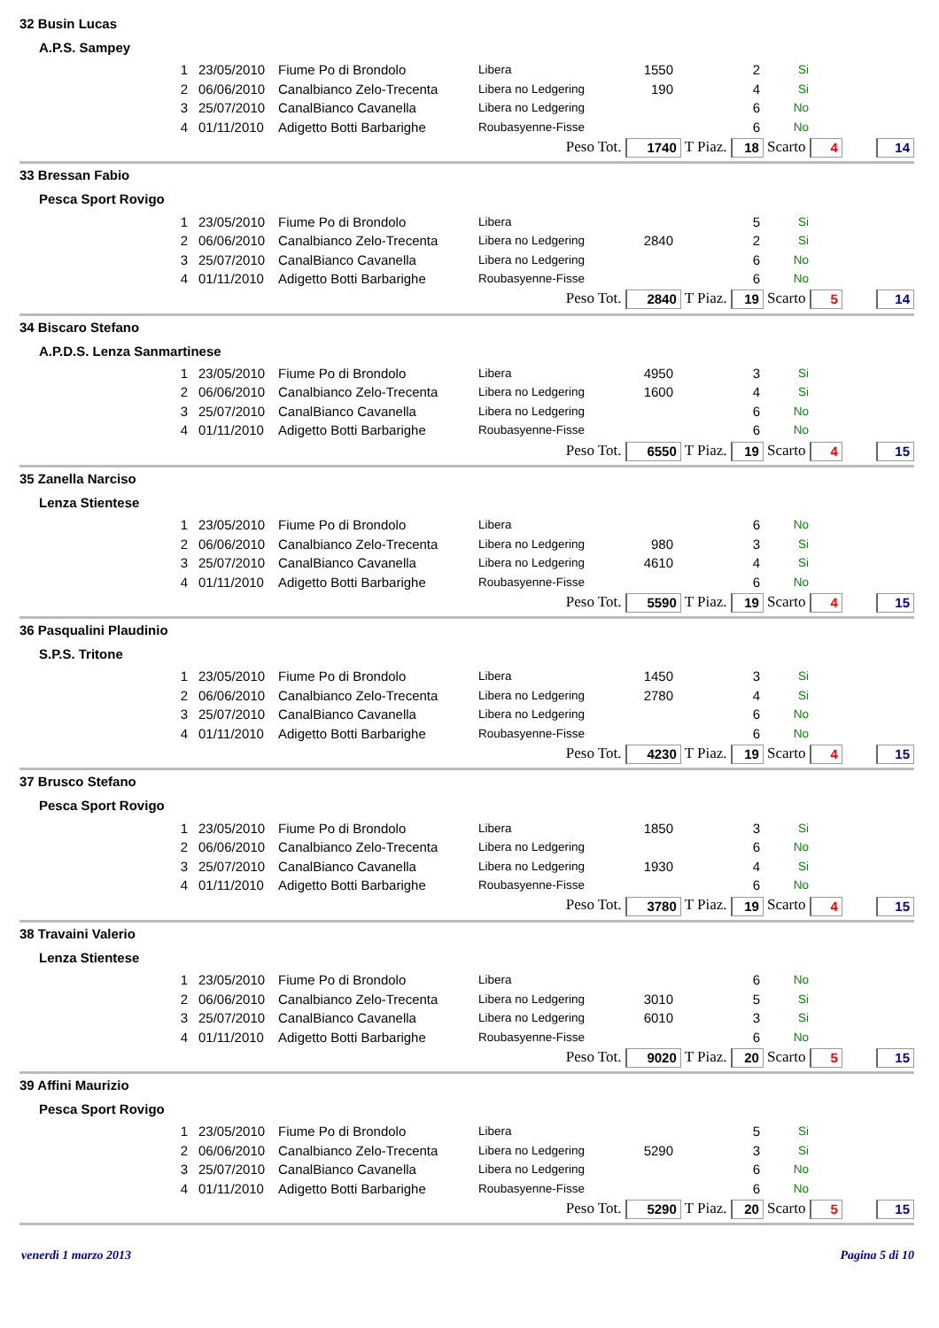32 Busin Lucas
A.P.S. Sampey
| 1 | 23/05/2010 | Fiume Po di Brondolo | Libera | 1550 | 2 | Si |
| 2 | 06/06/2010 | Canalbianco Zelo-Trecenta | Libera no Ledgering | 190 | 4 | Si |
| 3 | 25/07/2010 | CanalBianco Cavanella | Libera no Ledgering | | 6 | No |
| 4 | 01/11/2010 | Adigetto Botti Barbarighe | Roubasyenne-Fisse | | 6 | No |
Peso Tot. 1740 T Piaz. 18 Scarto 4 14
33 Bressan Fabio
Pesca Sport Rovigo
| 1 | 23/05/2010 | Fiume Po di Brondolo | Libera | | 5 | Si |
| 2 | 06/06/2010 | Canalbianco Zelo-Trecenta | Libera no Ledgering | 2840 | 2 | Si |
| 3 | 25/07/2010 | CanalBianco Cavanella | Libera no Ledgering | | 6 | No |
| 4 | 01/11/2010 | Adigetto Botti Barbarighe | Roubasyenne-Fisse | | 6 | No |
Peso Tot. 2840 T Piaz. 19 Scarto 5 14
34 Biscaro Stefano
A.P.D.S. Lenza Sanmartinese
| 1 | 23/05/2010 | Fiume Po di Brondolo | Libera | 4950 | 3 | Si |
| 2 | 06/06/2010 | Canalbianco Zelo-Trecenta | Libera no Ledgering | 1600 | 4 | Si |
| 3 | 25/07/2010 | CanalBianco Cavanella | Libera no Ledgering | | 6 | No |
| 4 | 01/11/2010 | Adigetto Botti Barbarighe | Roubasyenne-Fisse | | 6 | No |
Peso Tot. 6550 T Piaz. 19 Scarto 4 15
35 Zanella Narciso
Lenza Stientese
| 1 | 23/05/2010 | Fiume Po di Brondolo | Libera | | 6 | No |
| 2 | 06/06/2010 | Canalbianco Zelo-Trecenta | Libera no Ledgering | 980 | 3 | Si |
| 3 | 25/07/2010 | CanalBianco Cavanella | Libera no Ledgering | 4610 | 4 | Si |
| 4 | 01/11/2010 | Adigetto Botti Barbarighe | Roubasyenne-Fisse | | 6 | No |
Peso Tot. 5590 T Piaz. 19 Scarto 4 15
36 Pasqualini Plaudinio
S.P.S. Tritone
| 1 | 23/05/2010 | Fiume Po di Brondolo | Libera | 1450 | 3 | Si |
| 2 | 06/06/2010 | Canalbianco Zelo-Trecenta | Libera no Ledgering | 2780 | 4 | Si |
| 3 | 25/07/2010 | CanalBianco Cavanella | Libera no Ledgering | | 6 | No |
| 4 | 01/11/2010 | Adigetto Botti Barbarighe | Roubasyenne-Fisse | | 6 | No |
Peso Tot. 4230 T Piaz. 19 Scarto 4 15
37 Brusco Stefano
Pesca Sport Rovigo
| 1 | 23/05/2010 | Fiume Po di Brondolo | Libera | 1850 | 3 | Si |
| 2 | 06/06/2010 | Canalbianco Zelo-Trecenta | Libera no Ledgering | | 6 | No |
| 3 | 25/07/2010 | CanalBianco Cavanella | Libera no Ledgering | 1930 | 4 | Si |
| 4 | 01/11/2010 | Adigetto Botti Barbarighe | Roubasyenne-Fisse | | 6 | No |
Peso Tot. 3780 T Piaz. 19 Scarto 4 15
38 Travaini Valerio
Lenza Stientese
| 1 | 23/05/2010 | Fiume Po di Brondolo | Libera | | 6 | No |
| 2 | 06/06/2010 | Canalbianco Zelo-Trecenta | Libera no Ledgering | 3010 | 5 | Si |
| 3 | 25/07/2010 | CanalBianco Cavanella | Libera no Ledgering | 6010 | 3 | Si |
| 4 | 01/11/2010 | Adigetto Botti Barbarighe | Roubasyenne-Fisse | | 6 | No |
Peso Tot. 9020 T Piaz. 20 Scarto 5 15
39 Affini Maurizio
Pesca Sport Rovigo
| 1 | 23/05/2010 | Fiume Po di Brondolo | Libera | | 5 | Si |
| 2 | 06/06/2010 | Canalbianco Zelo-Trecenta | Libera no Ledgering | 5290 | 3 | Si |
| 3 | 25/07/2010 | CanalBianco Cavanella | Libera no Ledgering | | 6 | No |
| 4 | 01/11/2010 | Adigetto Botti Barbarighe | Roubasyenne-Fisse | | 6 | No |
Peso Tot. 5290 T Piaz. 20 Scarto 5 15
venerdì 1 marzo 2013 Pagina 5 di 10